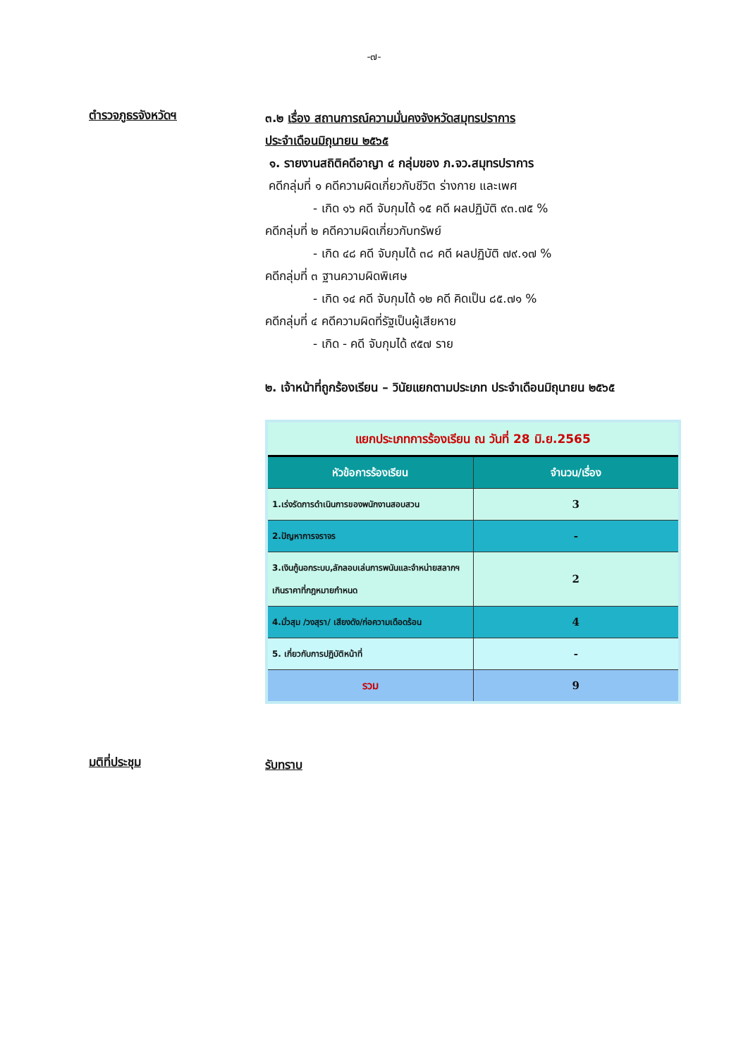-๗-
ตำรวจภูธรจังหวัดฯ
๓.๒ เรื่อง สถานการณ์ความมั่นคงจังหวัดสมุทรปราการ
ประจำเดือนมิถุนายน ๒๕๖๕
๑. รายงานสถิติคดีอาญา ๔ กลุ่มของ ภ.จว.สมุทรปราการ
คดีกลุ่มที่ ๑ คดีความผิดเกี่ยวกับชีวิต ร่างกาย และเพศ
- เกิด ๑๖ คดี จับกุมได้ ๑๕ คดี ผลปฏิบัติ ๙๓.๗๕ %
คดีกลุ่มที่ ๒ คดีความผิดเกี่ยวกับทรัพย์
- เกิด ๔๘ คดี จับกุมได้ ๓๘ คดี ผลปฏิบัติ ๗๙.๑๗ %
คดีกลุ่มที่ ๓ ฐานความผิดพิเศษ
- เกิด ๑๔ คดี จับกุมได้ ๑๒ คดี คิดเป็น ๘๕.๗๑ %
คดีกลุ่มที่ ๔ คดีความผิดที่รัฐเป็นผู้เสียหาย
- เกิด - คดี จับกุมได้ ๙๕๗ ราย
๒. เจ้าหน้าที่ถูกร้องเรียน – วินัยแยกตามประเภท ประจำเดือนมิถุนายน ๒๕๖๕
| แยกประเภทการร้องเรียน ณ วันที่ 28 มิ.ย.2565 | |
| --- | --- |
| หัวข้อการร้องเรียน | จำนวน/เรื่อง |
| 1.เร่งรัดการดำเนินการของพนักงานสอบสวน | 3 |
| 2.ปัญหาการจราจร | - |
| 3.เงินกู้นอกระบบ,ลักลอบเล่นการพนันและจำหน่ายสลากฯ เกินราคาที่กฎหมายกำหนด | 2 |
| 4.มั่วสุม /วงสุรา/ เสียงดัง/ก่อความเดือดร้อน | 4 |
| 5. เกี่ยวกับการปฏิบัติหน้าที่ | - |
| รวม | 9 |
มติที่ประชุม
รับทราบ